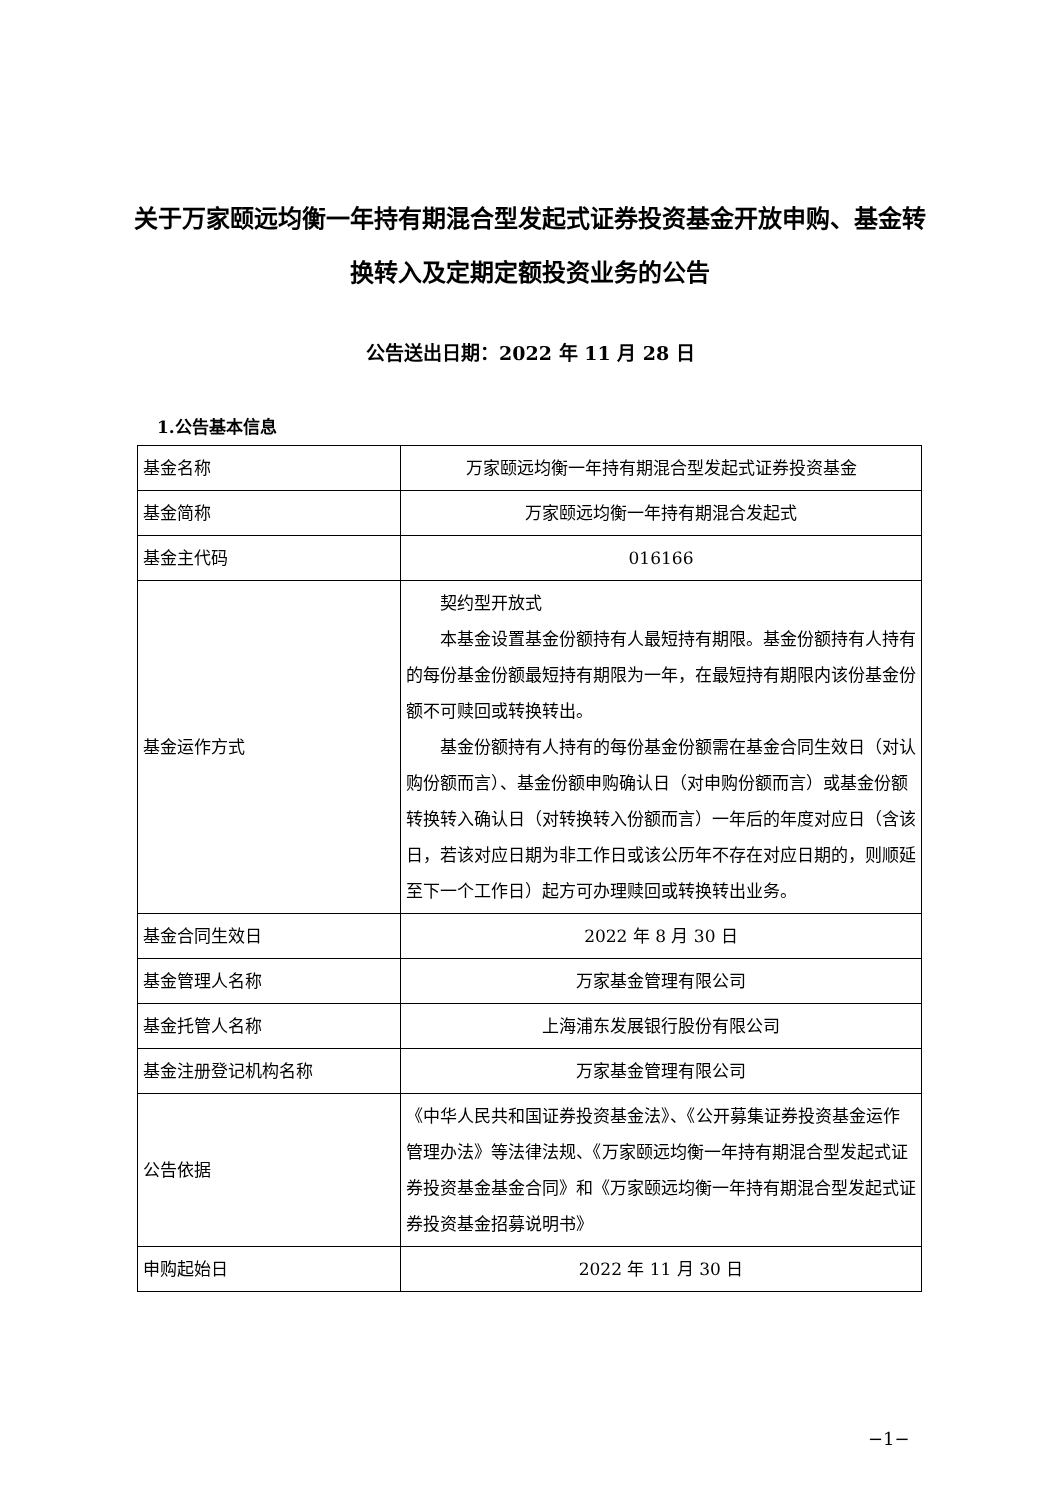关于万家颐远均衡一年持有期混合型发起式证券投资基金开放申购、基金转换转入及定期定额投资业务的公告
公告送出日期：2022 年 11 月 28 日
1.公告基本信息
| 基金名称 | 万家颐远均衡一年持有期混合型发起式证券投资基金 |
| 基金简称 | 万家颐远均衡一年持有期混合发起式 |
| 基金主代码 | 016166 |
| 基金运作方式 | 契约型开放式 本基金设置基金份额持有人最短持有期限。基金份额持有人持有的每份基金份额最短持有期限为一年，在最短持有期限内该份基金份额不可赎回或转换转出。 基金份额持有人持有的每份基金份额需在基金合同生效日（对认购份额而言）、基金份额申购确认日（对申购份额而言）或基金份额转换转入确认日（对转换转入份额而言）一年后的年度对应日（含该日，若该对应日期为非工作日或该公历年不存在对应日期的，则顺延至下一个工作日）起方可办理赎回或转换转出业务。 |
| 基金合同生效日 | 2022 年 8 月 30 日 |
| 基金管理人名称 | 万家基金管理有限公司 |
| 基金托管人名称 | 上海浦东发展银行股份有限公司 |
| 基金注册登记机构名称 | 万家基金管理有限公司 |
| 公告依据 | 《中华人民共和国证券投资基金法》、《公开募集证券投资基金运作管理办法》等法律法规、《万家颐远均衡一年持有期混合型发起式证券投资基金基金合同》和《万家颐远均衡一年持有期混合型发起式证券投资基金招募说明书》 |
| 申购起始日 | 2022 年 11 月 30 日 |
−1−